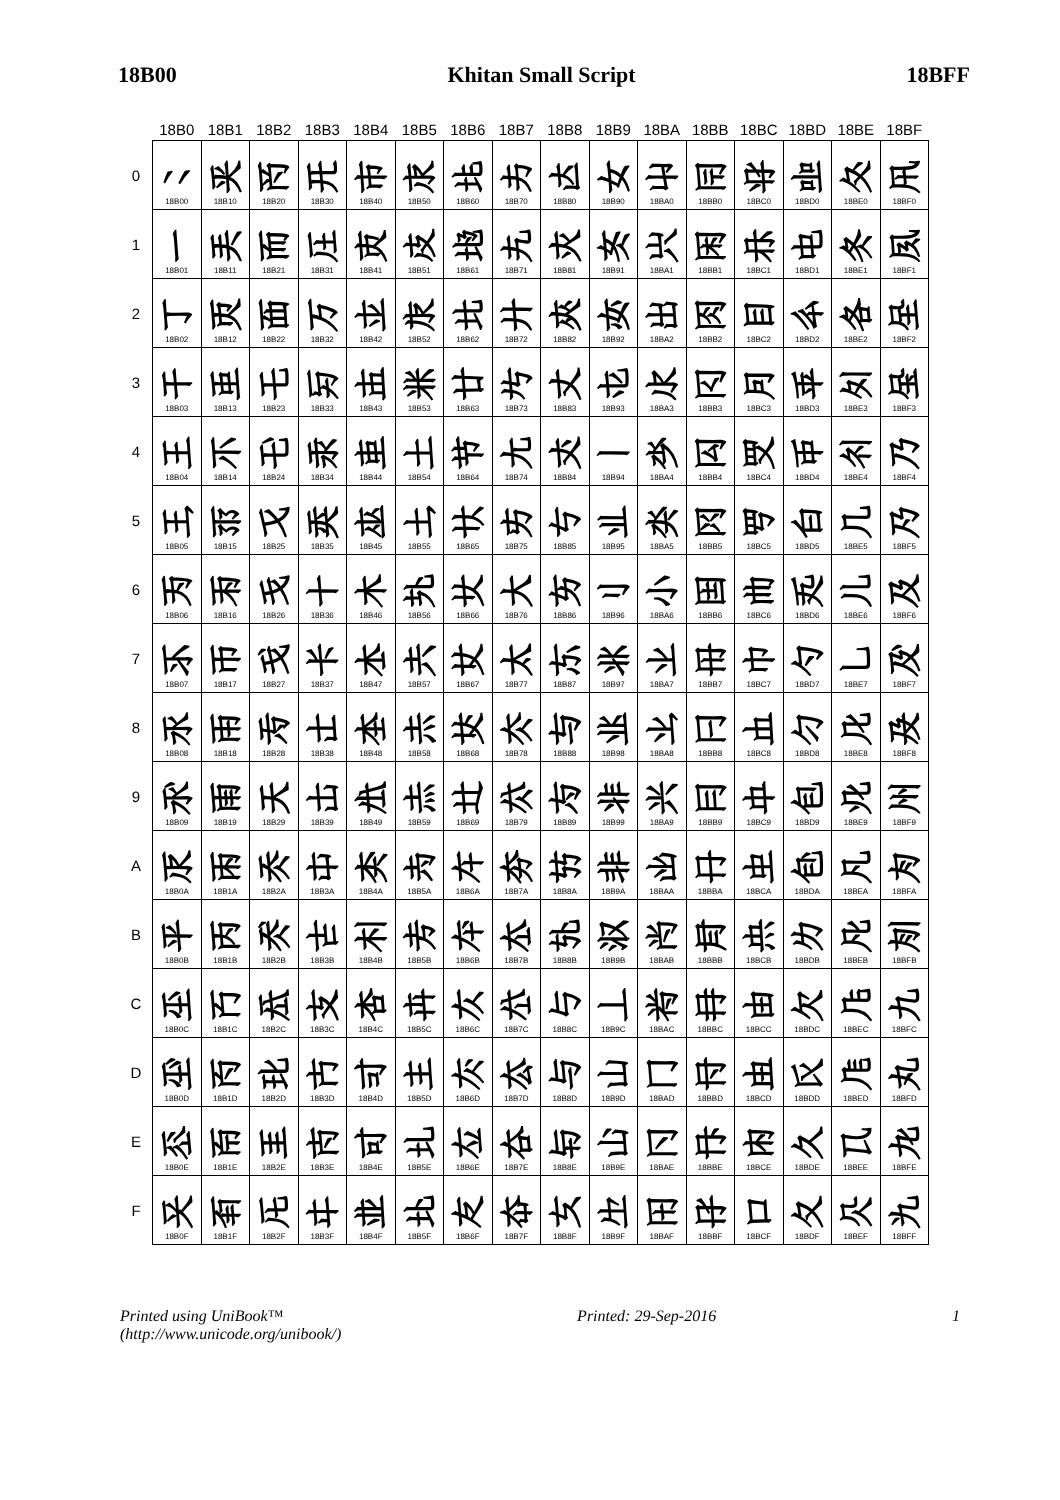18B00 Khitan Small Script 18BFF
| | 18B0 | 18B1 | 18B2 | 18B3 | 18B4 | 18B5 | 18B6 | 18B7 | 18B8 | 18B9 | 18BA | 18BB | 18BC | 18BD | 18BE | 18BF |
| --- | --- | --- | --- | --- | --- | --- | --- | --- | --- | --- | --- | --- | --- | --- | --- | --- |
| 0 | 𘬀 18B00 | 𘬐 18B10 | 𘬠 18B20 | 𘬰 18B30 | 𘭀 18B40 | 𘭐 18B50 | 𘭠 18B60 | 𘭰 18B70 | 𘮀 18B80 | 𘮐 18B90 | 𘮠 18BA0 | 𘮰 18BB0 | 𘯀 18BC0 | 𘯐 18BD0 | 𘯠 18BE0 | 𘯰 18BF0 |
| 1 | 𘬁 18B01 | 𘬑 18B11 | 𘬡 18B21 | 𘬱 18B31 | 𘭁 18B41 | 𘭑 18B51 | 𘭡 18B61 | 𘭱 18B71 | 𘮁 18B81 | 𘮑 18B91 | 𘮡 18BA1 | 𘮱 18BB1 | 𘯁 18BC1 | 𘯑 18BD1 | 𘯡 18BE1 | 𘯱 18BF1 |
| 2 | 𘬂 18B02 | 𘬒 18B12 | 𘬢 18B22 | 𘬲 18B32 | 𘭂 18B42 | 𘭒 18B52 | 𘭢 18B62 | 𘭲 18B72 | 𘮂 18B82 | 𘮒 18B92 | 𘮢 18BA2 | 𘮲 18BB2 | 𘯂 18BC2 | 𘯒 18BD2 | 𘯢 18BE2 | 𘯲 18BF2 |
| 3 | 𘬃 18B03 | 𘬓 18B13 | 𘬣 18B23 | 𘬳 18B33 | 𘭃 18B43 | 𘭓 18B53 | 𘭣 18B63 | 𘭳 18B73 | 𘮃 18B83 | 𘮓 18B93 | 𘮣 18BA3 | 𘮳 18BB3 | 𘯃 18BC3 | 𘯓 18BD3 | 𘯣 18BE3 | 𘯳 18BF3 |
| 4 | 𘬄 18B04 | 𘬔 18B14 | 𘬤 18B24 | 𘬴 18B34 | 𘭄 18B44 | 𘭔 18B54 | 𘭤 18B64 | 𘭴 18B74 | 𘮄 18B84 | 𘮔 18B94 | 𘮤 18BA4 | 𘮴 18BB4 | 𘯄 18BC4 | 𘯔 18BD4 | 𘯤 18BE4 | 𘯴 18BF4 |
| 5 | 𘬅 18B05 | 𘬕 18B15 | 𘬥 18B25 | 𘬵 18B35 | 𘭅 18B45 | 𘭕 18B55 | 𘭥 18B65 | 𘭵 18B75 | 𘮅 18B85 | 𘮕 18B95 | 𘮥 18BA5 | 𘮵 18BB5 | 𘯅 18BC5 | 𘯕 18BD5 | 𘯥 18BE5 | 𘯵 18BF5 |
| 6 | 𘬆 18B06 | 𘬖 18B16 | 𘬦 18B26 | 𘬶 18B36 | 𘭆 18B46 | 𘭖 18B56 | 𘭦 18B66 | 𘭶 18B76 | 𘮆 18B86 | 𘮖 18B96 | 𘮦 18BA6 | 𘮶 18BB6 | 𘯆 18BC6 | 𘯖 18BD6 | 𘯦 18BE6 | 𘯶 18BF6 |
| 7 | 𘬇 18B07 | 𘬗 18B17 | 𘬧 18B27 | 𘬷 18B37 | 𘭇 18B47 | 𘭗 18B57 | 𘭧 18B67 | 𘭷 18B77 | 𘮇 18B87 | 𘮗 18B97 | 𘮧 18BA7 | 𘮷 18BB7 | 𘯇 18BC7 | 𘯗 18BD7 | 𘯧 18BE7 | 𘯷 18BF7 |
| 8 | 𘬈 18B08 | 𘬘 18B18 | 𘬨 18B28 | 𘬸 18B38 | 𘭈 18B48 | 𘭘 18B58 | 𘭨 18B68 | 𘭸 18B78 | 𘮈 18B88 | 𘮘 18B98 | 𘮨 18BA8 | 𘮸 18BB8 | 𘯈 18BC8 | 𘯘 18BD8 | 𘯨 18BE8 | 𘯸 18BF8 |
| 9 | 𘬉 18B09 | 𘬙 18B19 | 𘬩 18B29 | 𘬹 18B39 | 𘭉 18B49 | 𘭙 18B59 | 𘭩 18B69 | 𘭹 18B79 | 𘮉 18B89 | 𘮙 18B99 | 𘮩 18BA9 | 𘮹 18BB9 | 𘯉 18BC9 | 𘯙 18BD9 | 𘯩 18BE9 | 𘯹 18BF9 |
| A | 𘬊 18B0A | 𘬚 18B1A | 𘬪 18B2A | 𘬺 18B3A | 𘭊 18B4A | 𘭚 18B5A | 𘭪 18B6A | 𘭺 18B7A | 𘮊 18B8A | 𘮚 18B9A | 𘮪 18BAA | 𘮺 18BBA | 𘯊 18BCA | 𘯚 18BDA | 𘯪 18BEA | 𘯺 18BFA |
| B | 𘬋 18B0B | 𘬛 18B1B | 𘬫 18B2B | 𘬻 18B3B | 𘭋 18B4B | 𘭛 18B5B | 𘭫 18B6B | 𘭻 18B7B | 𘮋 18B8B | 𘮛 18B9B | 𘮫 18BAB | 𘮻 18BBB | 𘯋 18BCB | 𘯛 18BDB | 𘯫 18BEB | 𘯻 18BFB |
| C | 𘬌 18B0C | 𘬜 18B1C | 𘬬 18B2C | 𘬼 18B3C | 𘭌 18B4C | 𘭜 18B5C | 𘭬 18B6C | 𘭼 18B7C | 𘮌 18B8C | 𘮜 18B9C | 𘮬 18BAC | 𘮼 18BBC | 𘯌 18BCC | 𘯜 18BDC | 𘯬 18BEC | 𘯼 18BFC |
| D | 𘬍 18B0D | 𘬝 18B1D | 𘬭 18B2D | 𘬽 18B3D | 𘭍 18B4D | 𘭝 18B5D | 𘭭 18B6D | 𘭽 18B7D | 𘮍 18B8D | 𘮝 18B9D | 𘮭 18BAD | 𘮽 18BBD | 𘯍 18BCD | 𘯝 18BDD | 𘯭 18BED | 𘯽 18BFD |
| E | 𘬎 18B0E | 𘬞 18B1E | 𘬮 18B2E | 𘬾 18B3E | 𘭎 18B4E | 𘭞 18B5E | 𘭮 18B6E | 𘭾 18B7E | 𘮎 18B8E | 𘮞 18B9E | 𘮮 18BAE | 𘮾 18BBE | 𘯎 18BCE | 𘯞 18BDE | 𘯮 18BEE | 𘯾 18BFE |
| F | 𘬏 18B0F | 𘬟 18B1F | 𘬯 18B2F | 𘬿 18B3F | 𘭏 18B4F | 𘭟 18B5F | 𘭯 18B6F | 𘭿 18B7F | 𘮏 18B8F | 𘮟 18B9F | 𘮯 18BAF | 𘮿 18BBF | 𘯏 18BCF | 𘯟 18BDF | 𘯯 18BEF | 𘯿 18BFF |
Printed using UniBook™
(http://www.unicode.org/unibook/) Printed: 29-Sep-2016 1